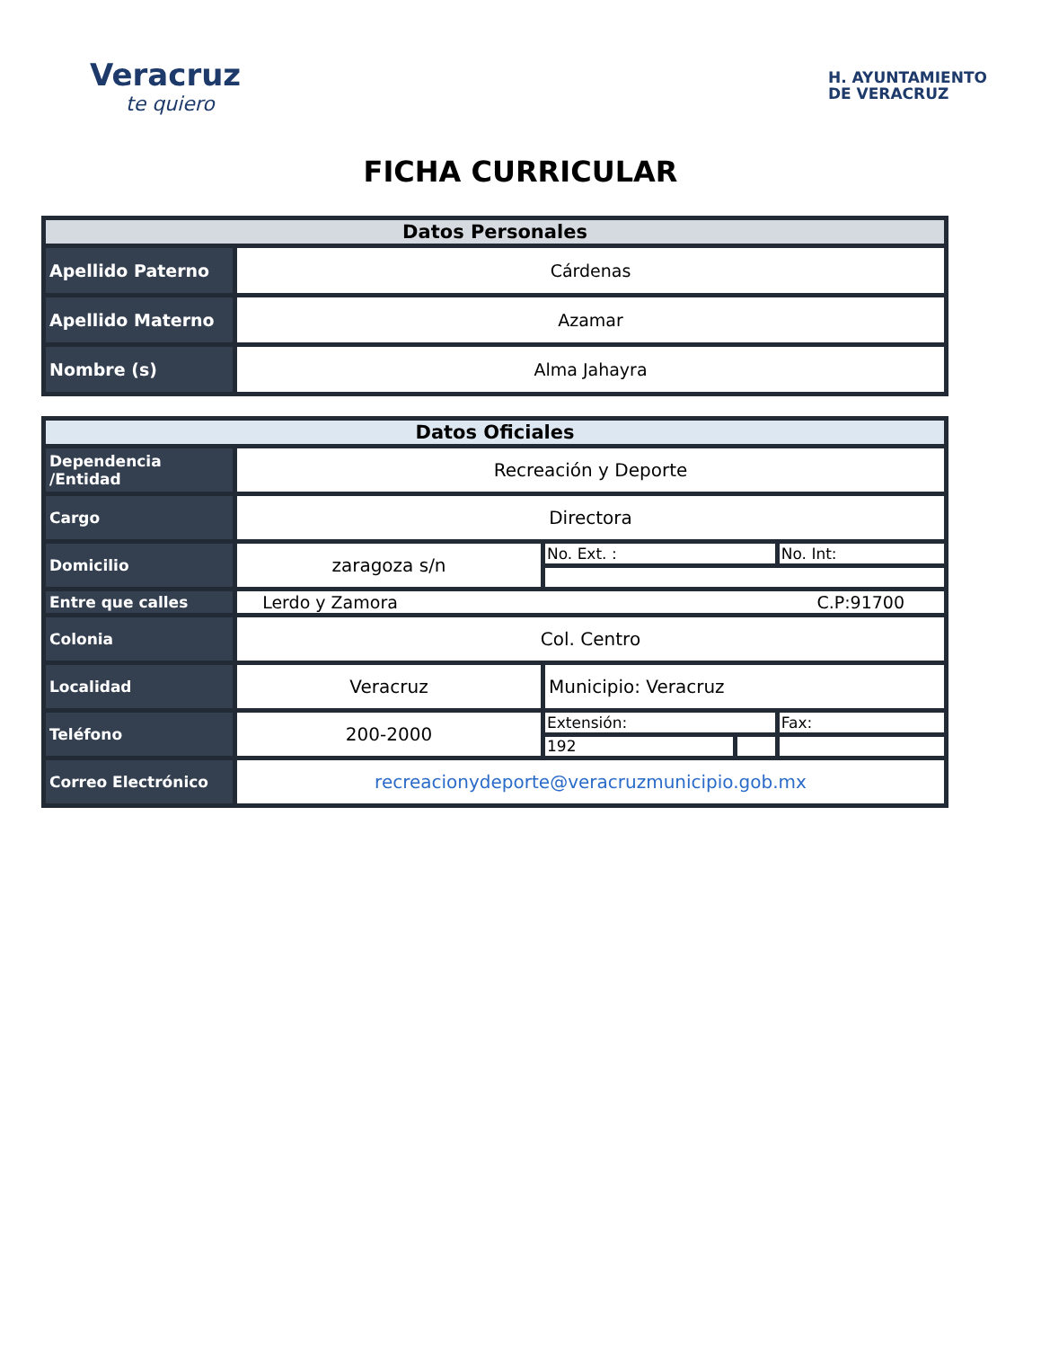Veracruz
te quiero
H. AYUNTAMIENTO
DE VERACRUZ
FICHA CURRICULAR
| Datos Personales | |
| --- | --- |
| Apellido Paterno | Cárdenas |
| Apellido Materno | Azamar |
| Nombre (s) | Alma Jahayra |
| Datos Oficiales | | | | |
| --- | --- | --- | --- | --- |
| Dependencia /Entidad | Recreación y Deporte | | | |
| Cargo | Directora | | | |
| Domicilio | zaragoza s/n | No. Ext. : | | No. Int: |
| Entre que calles | Lerdo y Zamora C.P:91700 | | | |
| Colonia | Col. Centro | | | |
| Localidad | Veracruz | Municipio: Veracruz | | |
| Teléfono | 200-2000 | Extensión: | | Fax: |
| | | 192 | | |
| Correo Electrónico | recreacionydeporte@veracruzmunicipio.gob.mx | | | |